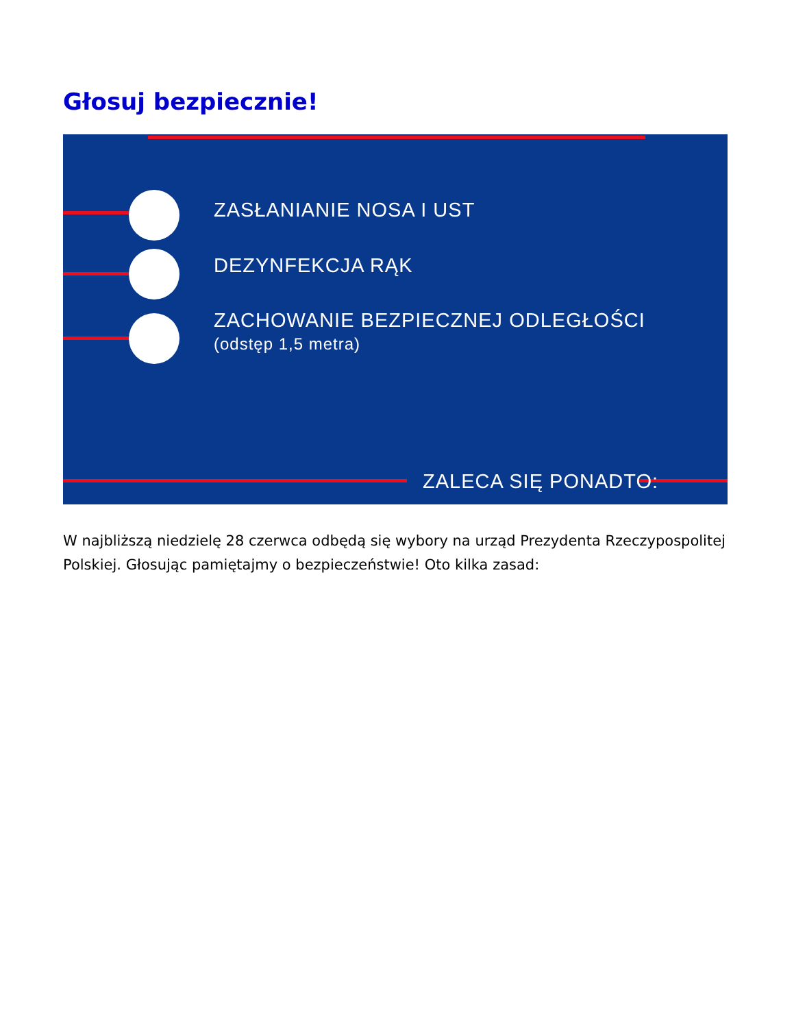Głosuj bezpiecznie!
ZASŁANIANIE NOSA I UST
DEZYNFEKCJA RĄK
ZACHOWANIE BEZPIECZNEJ ODLEGŁOŚCI
(odstęp 1,5 metra)
ZALECA SIĘ PONADTO:
W najbliższą niedzielę 28 czerwca odbędą się wybory na urząd Prezydenta Rzeczypospolitej Polskiej. Głosując pamiętajmy o bezpieczeństwie! Oto kilka zasad: